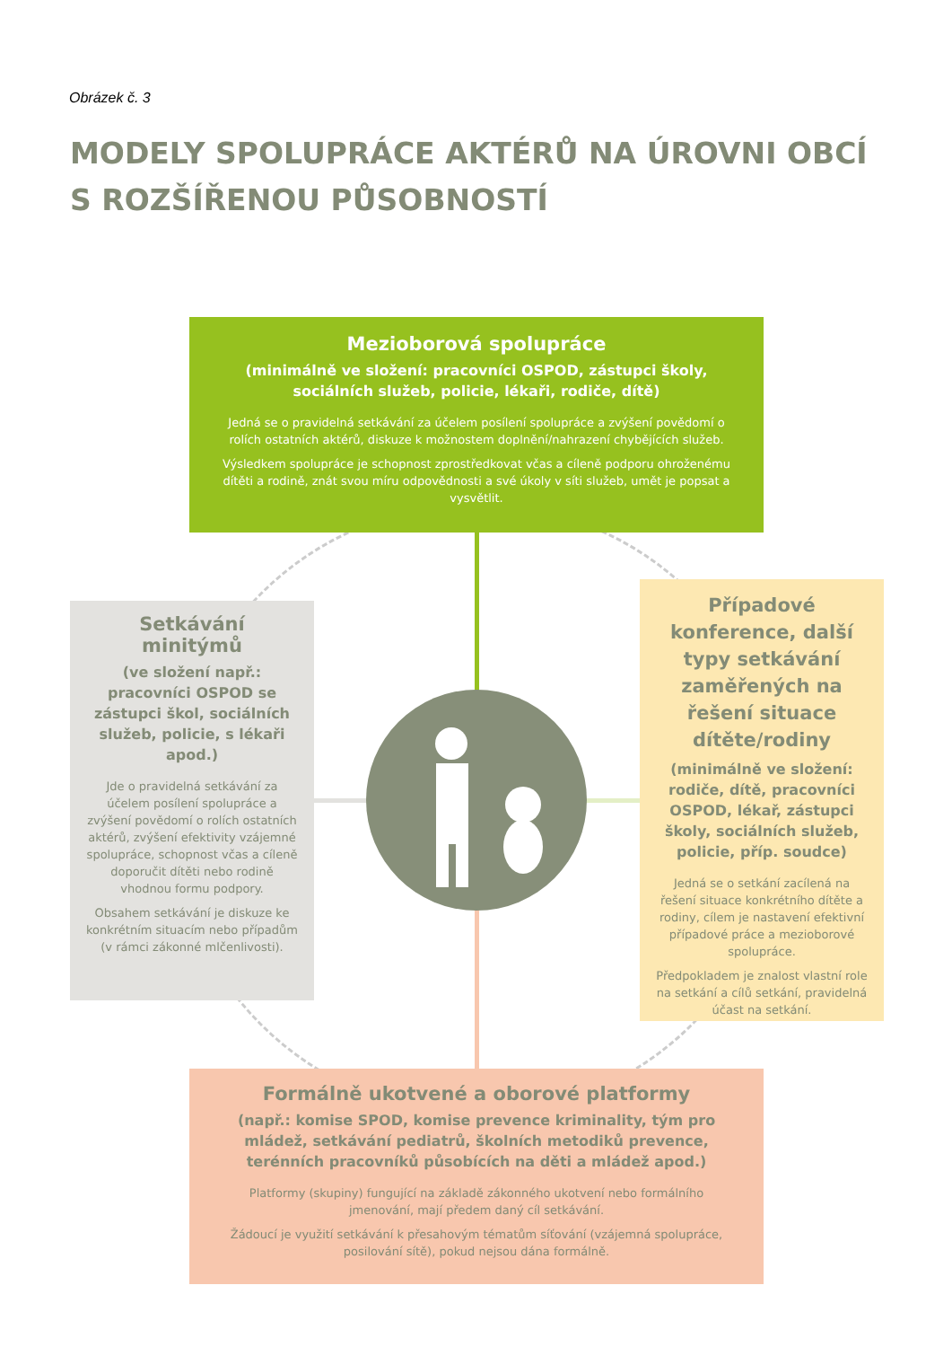Obrázek č. 3
MODELY SPOLUPRÁCE AKTÉRŮ NA ÚROVNI OBCÍ
S ROZŠÍŘENOU PŮSOBNOSTÍ
Mezioborová spolupráce
(minimálně ve složení: pracovníci OSPOD, zástupci školy, sociálních služeb, policie, lékaři, rodiče, dítě)
Jedná se o pravidelná setkávání za účelem posílení spolupráce a zvýšení povědomí o rolích ostatních aktérů, diskuze k možnostem doplnění/nahrazení chybějících služeb.
Výsledkem spolupráce je schopnost zprostředkovat včas a cíleně podporu ohroženému dítěti a rodině, znát svou míru odpovědnosti a své úkoly v síti služeb, umět je popsat a vysvětlit.
Setkávání minitýmů
(ve složení např.: pracovníci OSPOD se zástupci škol, sociálních služeb, policie, s lékaři apod.)
Jde o pravidelná setkávání za účelem posílení spolupráce a zvýšení povědomí o rolích ostatních aktérů, zvýšení efektivity vzájemné spolupráce, schopnost včas a cíleně doporučit dítěti nebo rodině vhodnou formu podpory.
Obsahem setkávání je diskuze ke konkrétním situacím nebo případům (v rámci zákonné mlčenlivosti).
Případové konference, další typy setkávání zaměřených na řešení situace dítěte/rodiny
(minimálně ve složení: rodiče, dítě, pracovníci OSPOD, lékař, zástupci školy, sociálních služeb, policie, příp. soudce)
Jedná se o setkání zacílená na řešení situace konkrétního dítěte a rodiny, cílem je nastavení efektivní případové práce a mezioborové spolupráce.
Předpokladem je znalost vlastní role na setkání a cílů setkání, pravidelná účast na setkání.
Formálně ukotvené a oborové platformy
(např.: komise SPOD, komise prevence kriminality, tým pro mládež, setkávání pediatrů, školních metodiků prevence, terénních pracovníků působících na děti a mládež apod.)
Platformy (skupiny) fungující na základě zákonného ukotvení nebo formálního jmenování, mají předem daný cíl setkávání.
Žádoucí je využití setkávání k přesahovým tématům síťování (vzájemná spolupráce, posilování sítě), pokud nejsou dána formálně.